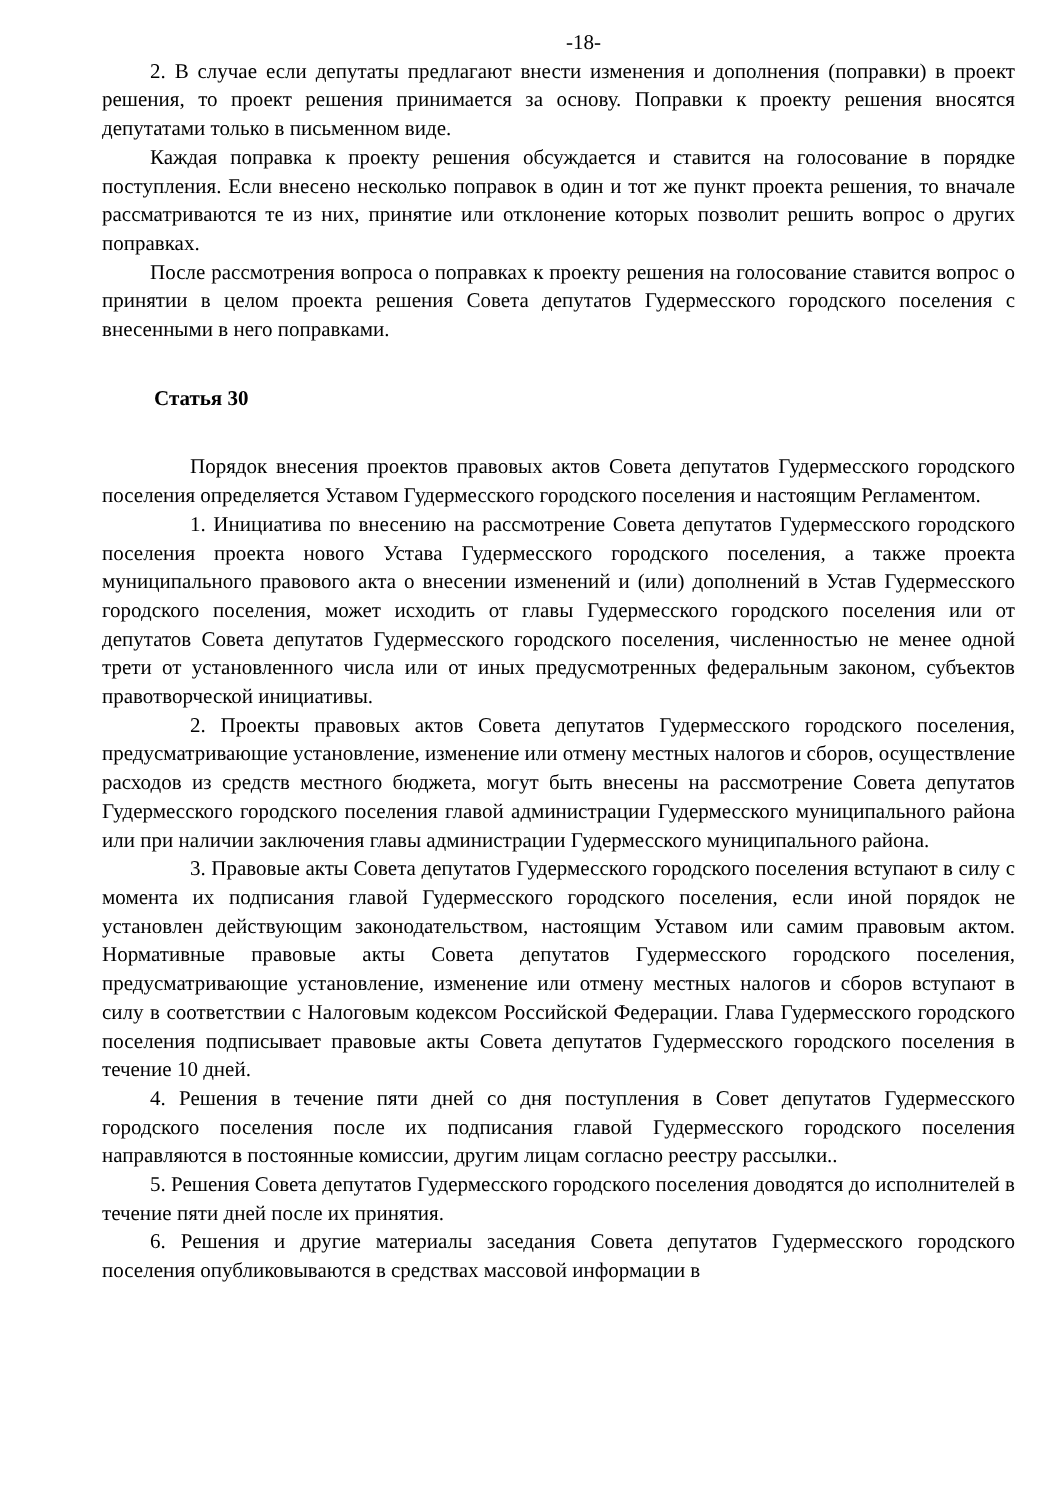-18-
2. В случае если депутаты предлагают внести изменения и дополнения (поправки) в проект решения, то проект решения принимается за основу. Поправки к проекту решения вносятся депутатами только в письменном виде.
Каждая поправка к проекту решения обсуждается и ставится на голосование в порядке поступления. Если внесено несколько поправок в один и тот же пункт проекта решения, то вначале рассматриваются те из них, принятие или отклонение которых позволит решить вопрос о других поправках.
После рассмотрения вопроса о поправках к проекту решения на голосование ставится вопрос о принятии в целом проекта решения Совета депутатов Гудермесского городского поселения с внесенными в него поправками.
Статья 30
Порядок внесения проектов правовых актов Совета депутатов Гудермесского городского поселения определяется Уставом Гудермесского городского поселения и настоящим Регламентом.
1. Инициатива по внесению на рассмотрение Совета депутатов Гудермесского городского поселения проекта нового Устава Гудермесского городского поселения, а также проекта муниципального правового акта о внесении изменений и (или) дополнений в Устав Гудермесского городского поселения, может исходить от главы Гудермесского городского поселения или от депутатов Совета депутатов Гудермесского городского поселения, численностью не менее одной трети от установленного числа или от иных предусмотренных федеральным законом, субъектов правотворческой инициативы.
2. Проекты правовых актов Совета депутатов Гудермесского городского поселения, предусматривающие установление, изменение или отмену местных налогов и сборов, осуществление расходов из средств местного бюджета, могут быть внесены на рассмотрение Совета депутатов Гудермесского городского поселения главой администрации Гудермесского муниципального района или при наличии заключения главы администрации Гудермесского муниципального района.
3. Правовые акты Совета депутатов Гудермесского городского поселения вступают в силу с момента их подписания главой Гудермесского городского поселения, если иной порядок не установлен действующим законодательством, настоящим Уставом или самим правовым актом. Нормативные правовые акты Совета депутатов Гудермесского городского поселения, предусматривающие установление, изменение или отмену местных налогов и сборов вступают в силу в соответствии с Налоговым кодексом Российской Федерации. Глава Гудермесского городского поселения подписывает правовые акты Совета депутатов Гудермесского городского поселения в течение 10 дней.
4. Решения в течение пяти дней со дня поступления в Совет депутатов Гудермесского городского поселения после их подписания главой Гудермесского городского поселения направляются в постоянные комиссии, другим лицам согласно реестру рассылки..
5. Решения Совета депутатов Гудермесского городского поселения доводятся до исполнителей в течение пяти дней после их принятия.
6. Решения и другие материалы заседания Совета депутатов Гудермесского городского поселения опубликовываются в средствах массовой информации в